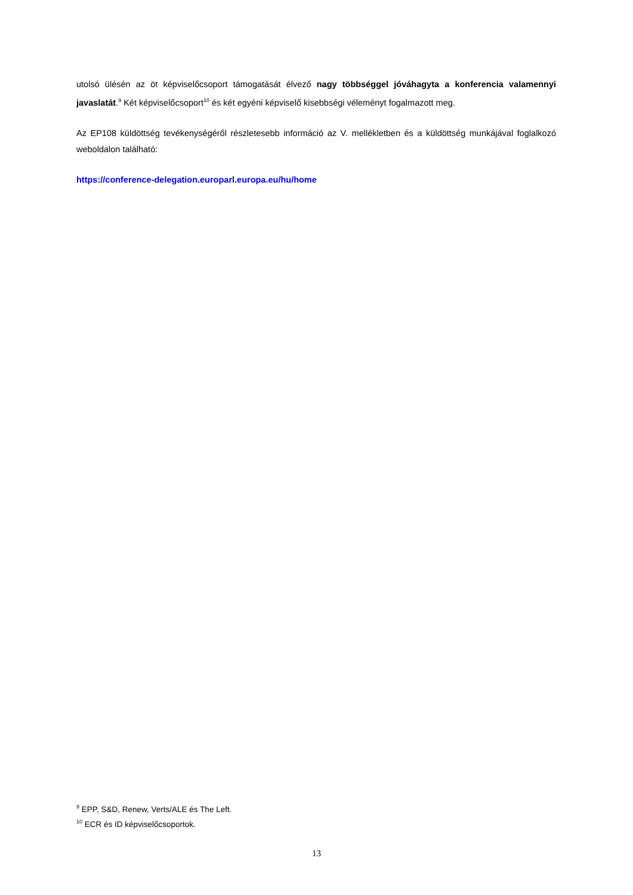utolsó ülésén az öt képviselőcsoport támogatását élvező nagy többséggel jóváhagyta a konferencia valamennyi javaslatát.<sup>9</sup> Két képviselőcsoport<sup>10</sup> és két egyéni képviselő kisebbségi véleményt fogalmazott meg.
Az EP108 küldöttség tevékenységéről részletesebb információ az V. mellékletben és a küldöttség munkájával foglalkozó weboldalon található:
https://conference-delegation.europarl.europa.eu/hu/home
<sup>9</sup> EPP, S&D, Renew, Verts/ALE és The Left.
<sup>10</sup> ECR és ID képviselőcsoportok.
13